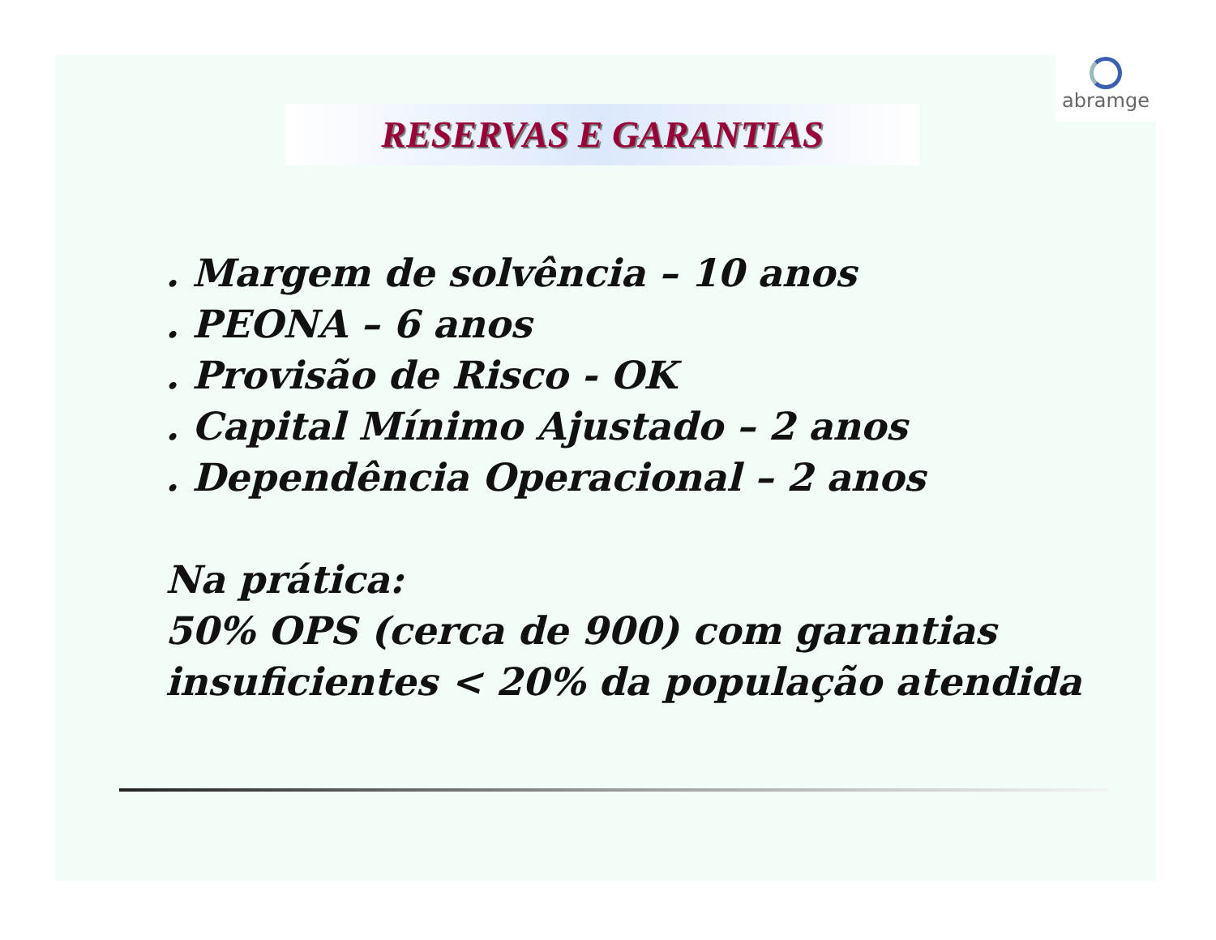abramge
RESERVAS E GARANTIAS
. Margem de solvência – 10 anos
. PEONA – 6 anos
. Provisão de Risco - OK
. Capital Mínimo Ajustado – 2 anos
. Dependência Operacional – 2 anos
Na prática:
50% OPS (cerca de 900) com garantias
insuficientes < 20% da população atendida